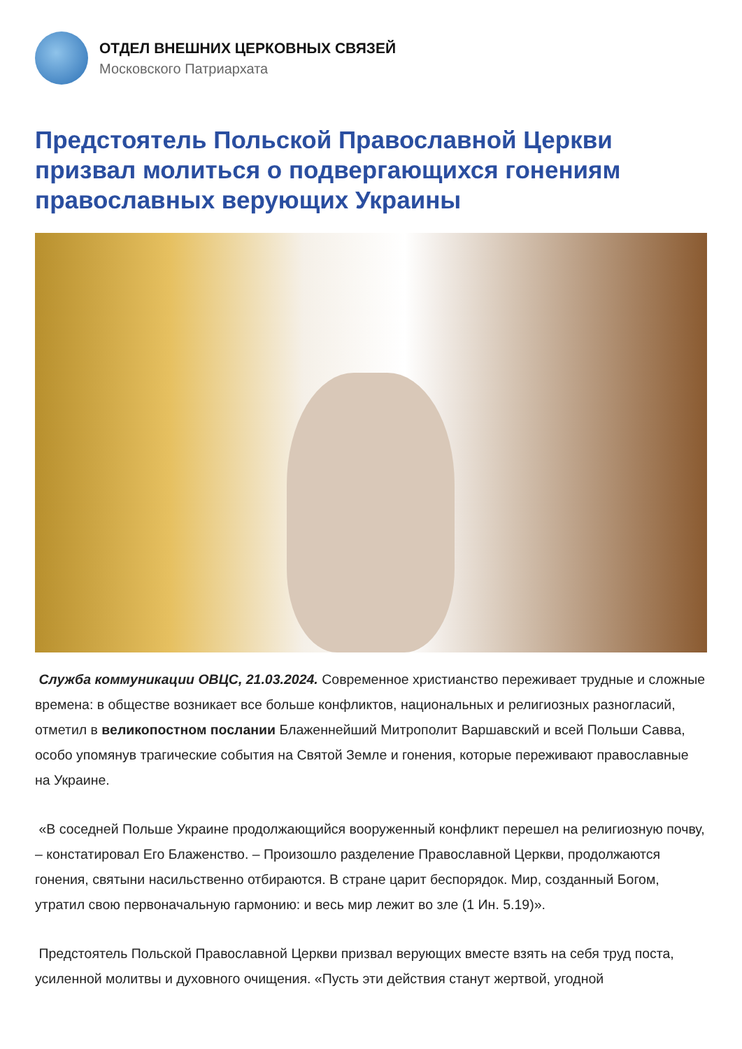ОТДЕЛ ВНЕШНИХ ЦЕРКОВНЫХ СВЯЗЕЙ
Московского Патриархата
Предстоятель Польской Православной Церкви призвал молиться о подвергающихся гонениям православных верующих Украины
Служба коммуникации ОВЦС, 21.03.2024. Современное христианство переживает трудные и сложные времена: в обществе возникает все больше конфликтов, национальных и религиозных разногласий, отметил в великопостном послании Блаженнейший Митрополит Варшавский и всей Польши Савва, особо упомянув трагические события на Святой Земле и гонения, которые переживают православные на Украине.
«В соседней Польше Украине продолжающийся вооруженный конфликт перешел на религиозную почву, – констатировал Его Блаженство. – Произошло разделение Православной Церкви, продолжаются гонения, святыни насильственно отбираются. В стране царит беспорядок. Мир, созданный Богом, утратил свою первоначальную гармонию: и весь мир лежит во зле (1 Ин. 5.19)».
Предстоятель Польской Православной Церкви призвал верующих вместе взять на себя труд поста, усиленной молитвы и духовного очищения. «Пусть эти действия станут жертвой, угодной